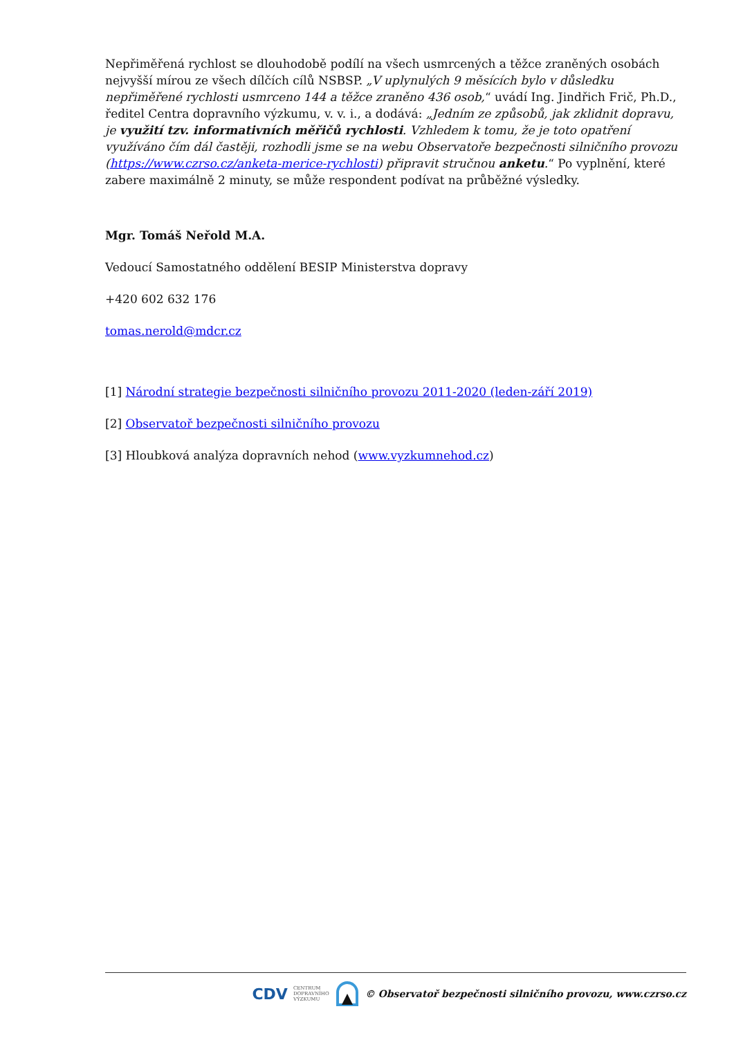Nepřiměřená rychlost se dlouhodobě podílí na všech usmrcených a těžce zraněných osobách nejvyšší mírou ze všech dílčích cílů NSBSP. „V uplynulých 9 měsících bylo v důsledku nepřiměřené rychlosti usmrceno 144 a těžce zraněno 436 osob,“ uvádí Ing. Jindřich Frič, Ph.D., ředitel Centra dopravního výzkumu, v. v. i., a dodává: „Jedním ze způsobů, jak zklidnit dopravu, je využití tzv. informativních měřičů rychlosti. Vzhledem k tomu, že je toto opatření využíváno čím dál častěji, rozhodli jsme se na webu Observatoře bezpečnosti silničního provozu (https://www.czrso.cz/anketa-merice-rychlosti) připravit stručnou anketu.“ Po vyplnění, které zabere maximálně 2 minuty, se může respondent podívat na průběžné výsledky.
Mgr. Tomáš Neřold M.A.
Vedoucí Samostatného oddělení BESIP Ministerstva dopravy
+420 602 632 176
tomas.nerold@mdcr.cz
[1] Národní strategie bezpečnosti silničního provozu 2011-2020 (leden-září 2019)
[2] Observatoř bezpečnosti silničního provozu
[3] Hloubková analýza dopravních nehod (www.vyzkumnehod.cz)
CDV CENTRUM
DOPRAVNÍHO
VÝZKUMU © Observatoř bezpečnosti silničního provozu, www.czrso.cz